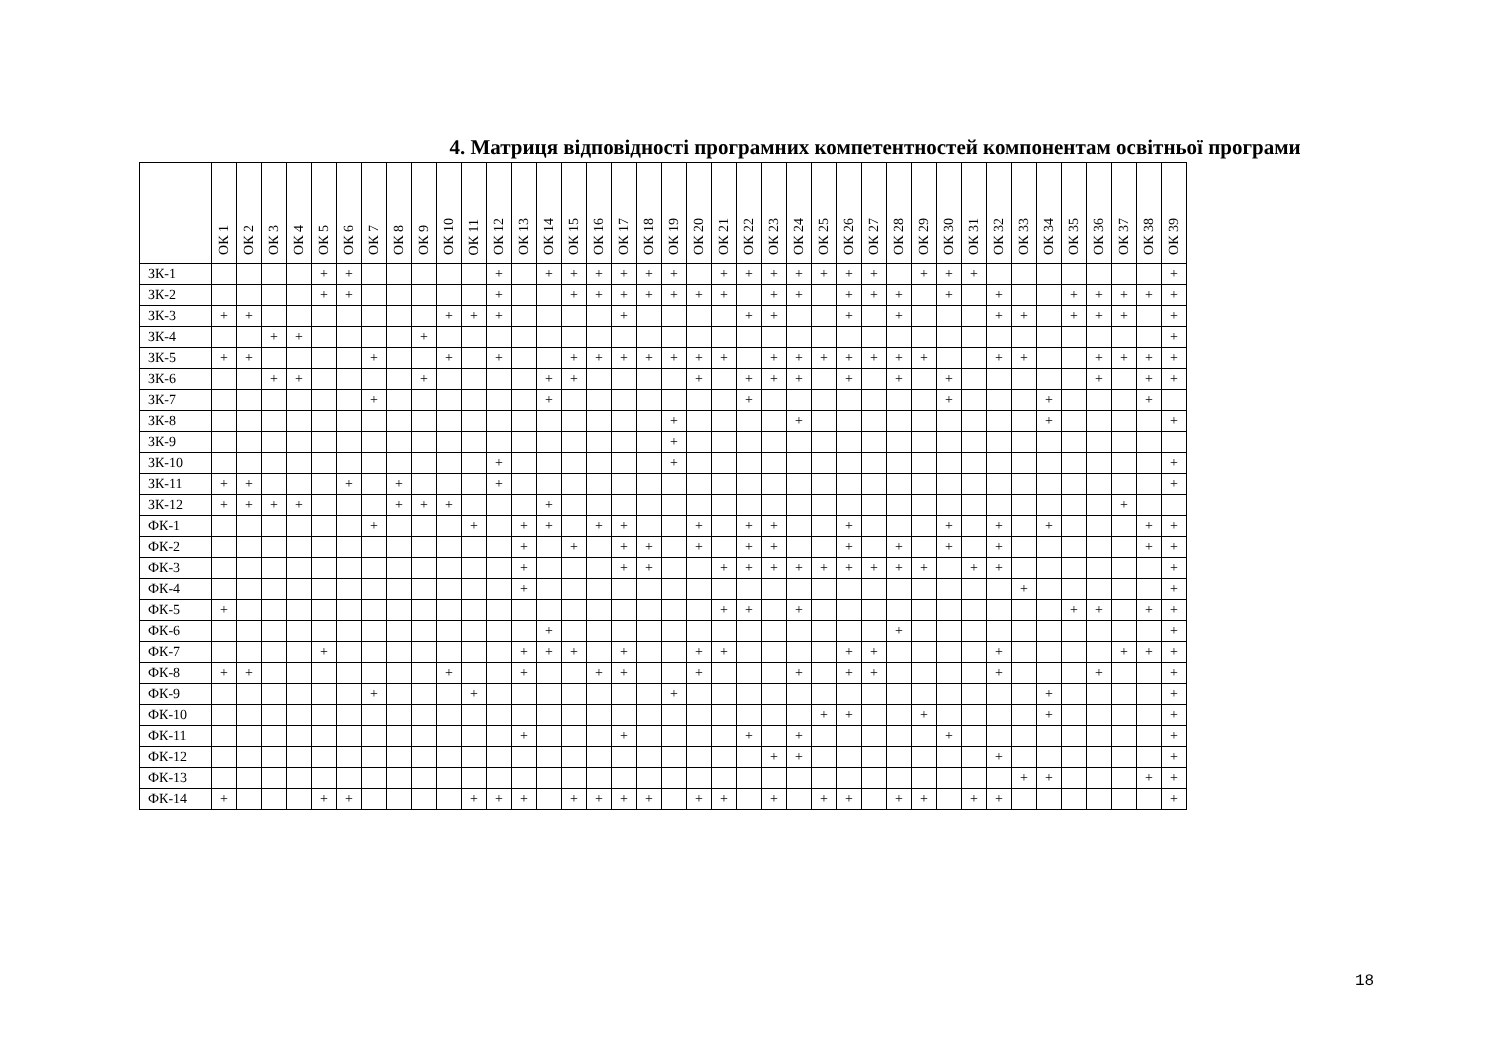4. Матриця відповідності програмних компетентностей компонентам освітньої програми
| | ОК 1 | ОК 2 | ОК 3 | ОК 4 | ОК 5 | ОК 6 | ОК 7 | ОК 8 | ОК 9 | ОК 10 | ОК 11 | ОК 12 | ОК 13 | ОК 14 | ОК 15 | ОК 16 | ОК 17 | ОК 18 | ОК 19 | ОК 20 | ОК 21 | ОК 22 | ОК 23 | ОК 24 | ОК 25 | ОК 26 | ОК 27 | ОК 28 | ОК 29 | ОК 30 | ОК 31 | ОК 32 | ОК 33 | ОК 34 | ОК 35 | ОК 36 | ОК 37 | ОК 38 | ОК 39 |
| --- | --- | --- | --- | --- | --- | --- | --- | --- | --- | --- | --- | --- | --- | --- | --- | --- | --- | --- | --- | --- | --- | --- | --- | --- | --- | --- | --- | --- | --- | --- | --- | --- | --- | --- | --- | --- | --- | --- | --- |
| ЗК-1 | | | | | + | + | | | | | | + | | + | + | + | + | + | + | | + | + | + | + | + | + | + | | + | + | + | | | | | | | | + |
| ЗК-2 | | | | | + | + | | | | | | + | | | + | + | + | + | + | + | + | | + | + | | + | + | + | | + | | + | | | + | + | + | + | + |
| ЗК-3 | + | + | | | | | | | | + | + | + | | | | | + | | | | | + | + | | | + | | + | | | | + | + | | + | + | + | | + |
| ЗК-4 | | | + | + | | | | | + | | | | | | | | | | | | | | | | | | | | | | | | | | | | | | + |
| ЗК-5 | + | + | | | | | + | | | + | | + | | | + | + | + | + | + | + | + | | + | + | + | + | + | + | + | | | + | + | | | + | + | + | + |
| ЗК-6 | | | + | + | | | | | + | | | | | + | + | | | | | + | | + | + | + | | + | | + | | + | | | | | | + | | + | + |
| ЗК-7 | | | | | | | + | | | | | | | + | | | | | | | | + | | | | | | | | + | | | | + | | | | + | |
| ЗК-8 | | | | | | | | | | | | | | | | | | | + | | | | | + | | | | | | | | | | + | | | | | + |
| ЗК-9 | | | | | | | | | | | | | | | | | | | + | | | | | | | | | | | | | | | | | | | | |
| ЗК-10 | | | | | | | | | | | | + | | | | | | | + | | | | | | | | | | | | | | | | | | | | + |
| ЗК-11 | + | + | | | | + | | + | | | | + | | | | | | | | | | | | | | | | | | | | | | | | | | | + |
| ЗК-12 | + | + | + | + | | | | + | + | + | | | | + | | | | | | | | | | | | | | | | | | | | | | | + | | |
| ФК-1 | | | | | | | + | | | | + | | + | + | | + | + | | | + | | + | + | | | + | | | | + | | + | | + | | | | + | + |
| ФК-2 | | | | | | | | | | | | | + | | + | | + | + | | + | | + | + | | | + | | + | | + | | + | | | | | | + | + |
| ФК-3 | | | | | | | | | | | | | + | | | | + | + | | | + | + | + | + | + | + | + | + | + | | + | + | | | | | | | + |
| ФК-4 | | | | | | | | | | | | | + | | | | | | | | | | | | | | | | | | | | + | | | | | | + |
| ФК-5 | + | | | | | | | | | | | | | | | | | | | | + | + | | + | | | | | | | | | | | + | + | | + | + |
| ФК-6 | | | | | | | | | | | | | | + | | | | | | | | | | | | | | + | | | | | | | | | | | + |
| ФК-7 | | | | | + | | | | | | | | + | + | + | | + | | | + | + | | | | | + | + | | | | | + | | | | | + | + | + |
| ФК-8 | + | + | | | | | | | | + | | | + | | | + | + | | | + | | | | + | | + | + | | | | | + | | | | + | | | + |
| ФК-9 | | | | | | | + | | | | + | | | | | | | | + | | | | | | | | | | | | | | | + | | | | | + |
| ФК-10 | | | | | | | | | | | | | | | | | | | | | | | | | + | + | | | + | | | | | + | | | | | + |
| ФК-11 | | | | | | | | | | | | | + | | | | + | | | | | + | | + | | | | | | + | | | | | | | | | + |
| ФК-12 | | | | | | | | | | | | | | | | | | | | | | | + | + | | | | | | | | + | | | | | | | + |
| ФК-13 | | | | | | | | | | | | | | | | | | | | | | | | | | | | | | | | | + | + | | | | + | + |
| ФК-14 | + | | | | + | + | | | | | + | + | + | | + | + | + | + | | + | + | | + | | + | + | | + | + | | + | + | | | | | | | + |
18